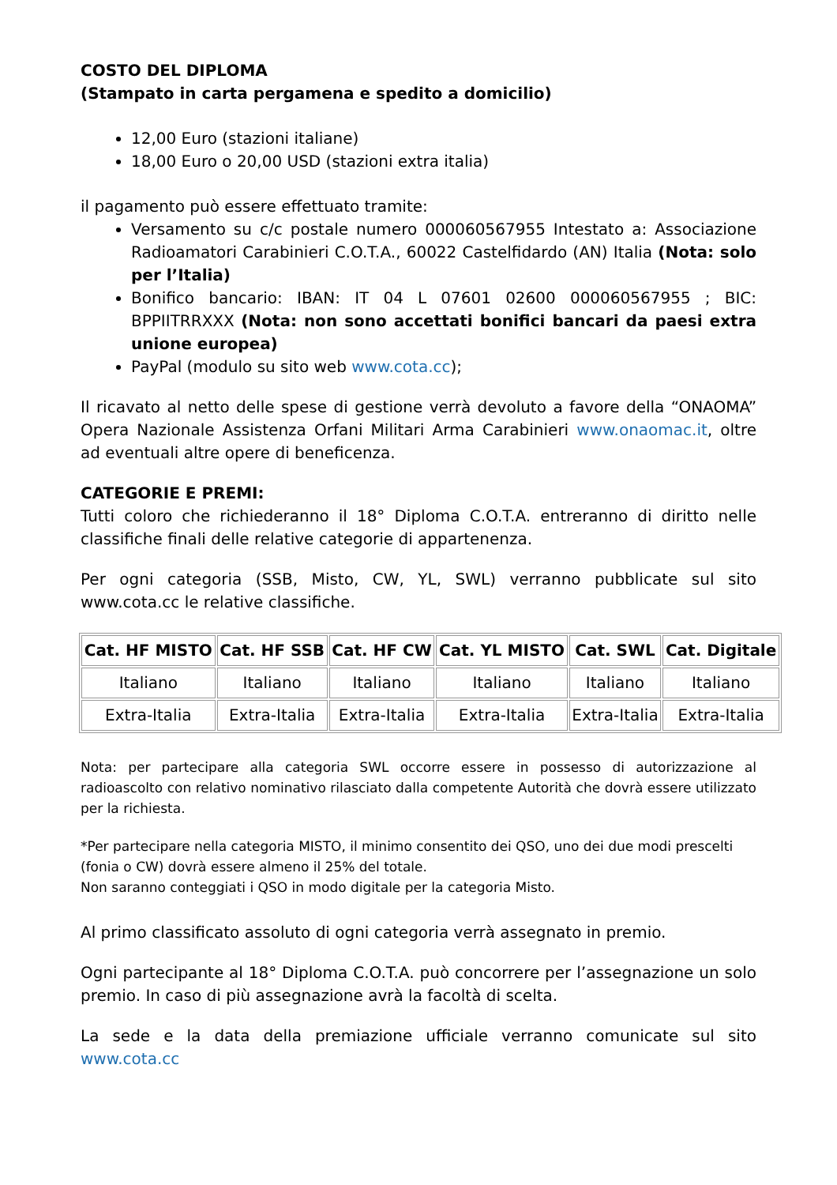COSTO DEL DIPLOMA
(Stampato in carta pergamena e spedito a domicilio)
12,00 Euro (stazioni italiane)
18,00 Euro o 20,00 USD (stazioni extra italia)
il pagamento può essere effettuato tramite:
Versamento su c/c postale numero 000060567955 Intestato a: Associazione Radioamatori Carabinieri C.O.T.A., 60022 Castelfidardo (AN) Italia (Nota: solo per l’Italia)
Bonifico bancario: IBAN: IT 04 L 07601 02600 000060567955 ; BIC: BPPIITRRXXX (Nota: non sono accettati bonifici bancari da paesi extra unione europea)
PayPal (modulo su sito web www.cota.cc);
Il ricavato al netto delle spese di gestione verrà devoluto a favore della “ONAOMA” Opera Nazionale Assistenza Orfani Militari Arma Carabinieri www.onaomac.it, oltre ad eventuali altre opere di beneficenza.
CATEGORIE E PREMI:
Tutti coloro che richiederanno il 18° Diploma C.O.T.A. entreranno di diritto nelle classifiche finali delle relative categorie di appartenenza.
Per ogni categoria (SSB, Misto, CW, YL, SWL) verranno pubblicate sul sito www.cota.cc le relative classifiche.
| Cat. HF MISTO | Cat. HF SSB | Cat. HF CW | Cat. YL MISTO | Cat. SWL | Cat. Digitale |
| --- | --- | --- | --- | --- | --- |
| Italiano | Italiano | Italiano | Italiano | Italiano | Italiano |
| Extra-Italia | Extra-Italia | Extra-Italia | Extra-Italia | Extra-Italia | Extra-Italia |
Nota: per partecipare alla categoria SWL occorre essere in possesso di autorizzazione al radioascolto con relativo nominativo rilasciato dalla competente Autorità che dovrà essere utilizzato per la richiesta.
*Per partecipare nella categoria MISTO, il minimo consentito dei QSO, uno dei due modi prescelti (fonia o CW) dovrà essere almeno il 25% del totale.
Non saranno conteggiati i QSO in modo digitale per la categoria Misto.
Al primo classificato assoluto di ogni categoria verrà assegnato in premio.
Ogni partecipante al 18° Diploma C.O.T.A. può concorrere per l’assegnazione un solo premio. In caso di più assegnazione avrà la facoltà di scelta.
La sede e la data della premiazione ufficiale verranno comunicate sul sito www.cota.cc